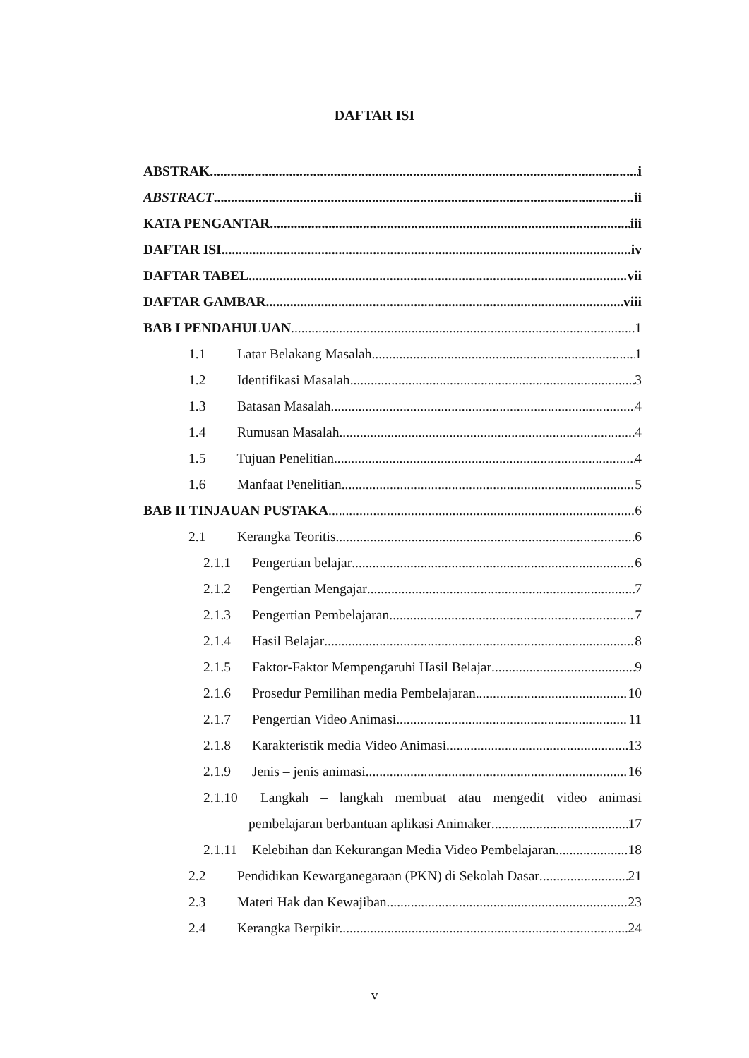DAFTAR ISI
ABSTRAK i
ABSTRACT ii
KATA PENGANTAR iii
DAFTAR ISI iv
DAFTAR TABEL vii
DAFTAR GAMBAR viii
BAB I PENDAHULUAN 1
1.1 Latar Belakang Masalah 1
1.2 Identifikasi Masalah 3
1.3 Batasan Masalah 4
1.4 Rumusan Masalah 4
1.5 Tujuan Penelitian 4
1.6 Manfaat Penelitian 5
BAB II TINJAUAN PUSTAKA 6
2.1 Kerangka Teoritis 6
2.1.1 Pengertian belajar 6
2.1.2 Pengertian Mengajar 7
2.1.3 Pengertian Pembelajaran 7
2.1.4 Hasil Belajar 8
2.1.5 Faktor-Faktor Mempengaruhi Hasil Belajar 9
2.1.6 Prosedur Pemilihan media Pembelajaran 10
2.1.7 Pengertian Video Animasi 11
2.1.8 Karakteristik media Video Animasi 13
2.1.9 Jenis – jenis animasi 16
2.1.10 Langkah – langkah membuat atau mengedit video animasi
pembelajaran berbantuan aplikasi Animaker 17
2.1.11 Kelebihan dan Kekurangan Media Video Pembelajaran 18
2.2 Pendidikan Kewarganegaraan (PKN) di Sekolah Dasar 21
2.3 Materi Hak dan Kewajiban 23
2.4 Kerangka Berpikir. 24
v